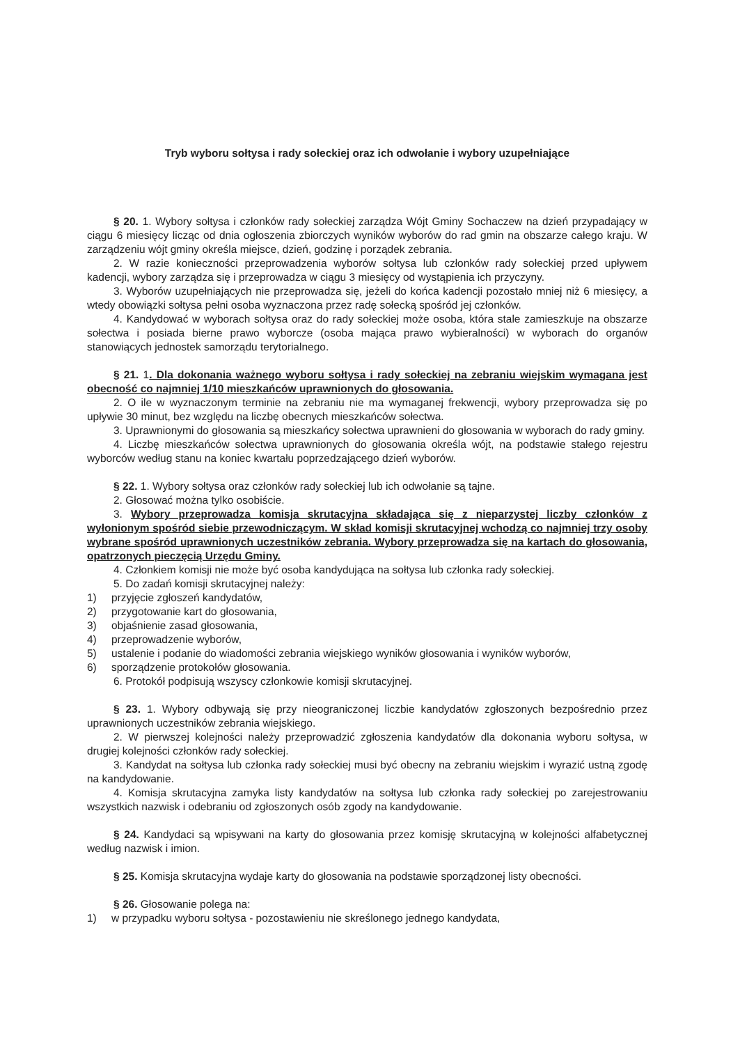Tryb wyboru sołtysa i rady sołeckiej oraz ich odwołanie i wybory uzupełniające
§ 20. 1. Wybory sołtysa i członków rady sołeckiej zarządza Wójt Gminy Sochaczew na dzień przypadający w ciągu 6 miesięcy licząc od dnia ogłoszenia zbiorczych wyników wyborów do rad gmin na obszarze całego kraju. W zarządzeniu wójt gminy określa miejsce, dzień, godzinę i porządek zebrania.
2. W razie konieczności przeprowadzenia wyborów sołtysa lub członków rady sołeckiej przed upływem kadencji, wybory zarządza się i przeprowadza w ciągu 3 miesięcy od wystąpienia ich przyczyny.
3. Wyborów uzupełniających nie przeprowadza się, jeżeli do końca kadencji pozostało mniej niż 6 miesięcy, a wtedy obowiązki sołtysa pełni osoba wyznaczona przez radę sołecką spośród jej członków.
4. Kandydować w wyborach sołtysa oraz do rady sołeckiej może osoba, która stale zamieszkuje na obszarze sołectwa i posiada bierne prawo wyborcze (osoba mająca prawo wybieralności) w wyborach do organów stanowiących jednostek samorządu terytorialnego.
§ 21. 1. Dla dokonania ważnego wyboru sołtysa i rady sołeckiej na zebraniu wiejskim wymagana jest obecność co najmniej 1/10 mieszkańców uprawnionych do głosowania.
2. O ile w wyznaczonym terminie na zebraniu nie ma wymaganej frekwencji, wybory przeprowadza się po upływie 30 minut, bez względu na liczbę obecnych mieszkańców sołectwa.
3. Uprawnionymi do głosowania są mieszkańcy sołectwa uprawnieni do głosowania w wyborach do rady gminy.
4. Liczbę mieszkańców sołectwa uprawnionych do głosowania określa wójt, na podstawie stałego rejestru wyborców według stanu na koniec kwartału poprzedzającego dzień wyborów.
§ 22. 1. Wybory sołtysa oraz członków rady sołeckiej lub ich odwołanie są tajne.
2. Głosować można tylko osobiście.
3. Wybory przeprowadza komisja skrutacyjna składająca się z nieparzystej liczby członków z wyłonionym spośród siebie przewodniczącym. W skład komisji skrutacyjnej wchodzą co najmniej trzy osoby wybrane spośród uprawnionych uczestników zebrania. Wybory przeprowadza się na kartach do głosowania, opatrzonych pieczęcią Urzędu Gminy.
4. Członkiem komisji nie może być osoba kandydująca na sołtysa lub członka rady sołeckiej.
5. Do zadań komisji skrutacyjnej należy:
1) przyjęcie zgłoszeń kandydatów,
2) przygotowanie kart do głosowania,
3) objaśnienie zasad głosowania,
4) przeprowadzenie wyborów,
5) ustalenie i podanie do wiadomości zebrania wiejskiego wyników głosowania i wyników wyborów,
6) sporządzenie protokołów głosowania.
6. Protokół podpisują wszyscy członkowie komisji skrutacyjnej.
§ 23. 1. Wybory odbywają się przy nieograniczonej liczbie kandydatów zgłoszonych bezpośrednio przez uprawnionych uczestników zebrania wiejskiego.
2. W pierwszej kolejności należy przeprowadzić zgłoszenia kandydatów dla dokonania wyboru sołtysa, w drugiej kolejności członków rady sołeckiej.
3. Kandydat na sołtysa lub członka rady sołeckiej musi być obecny na zebraniu wiejskim i wyrazić ustną zgodę na kandydowanie.
4. Komisja skrutacyjna zamyka listy kandydatów na sołtysa lub członka rady sołeckiej po zarejestrowaniu wszystkich nazwisk i odebraniu od zgłoszonych osób zgody na kandydowanie.
§ 24. Kandydaci są wpisywani na karty do głosowania przez komisję skrutacyjną w kolejności alfabetycznej według nazwisk i imion.
§ 25. Komisja skrutacyjna wydaje karty do głosowania na podstawie sporządzonej listy obecności.
§ 26. Głosowanie polega na:
1) w przypadku wyboru sołtysa - pozostawieniu nie skreślonego jednego kandydata,